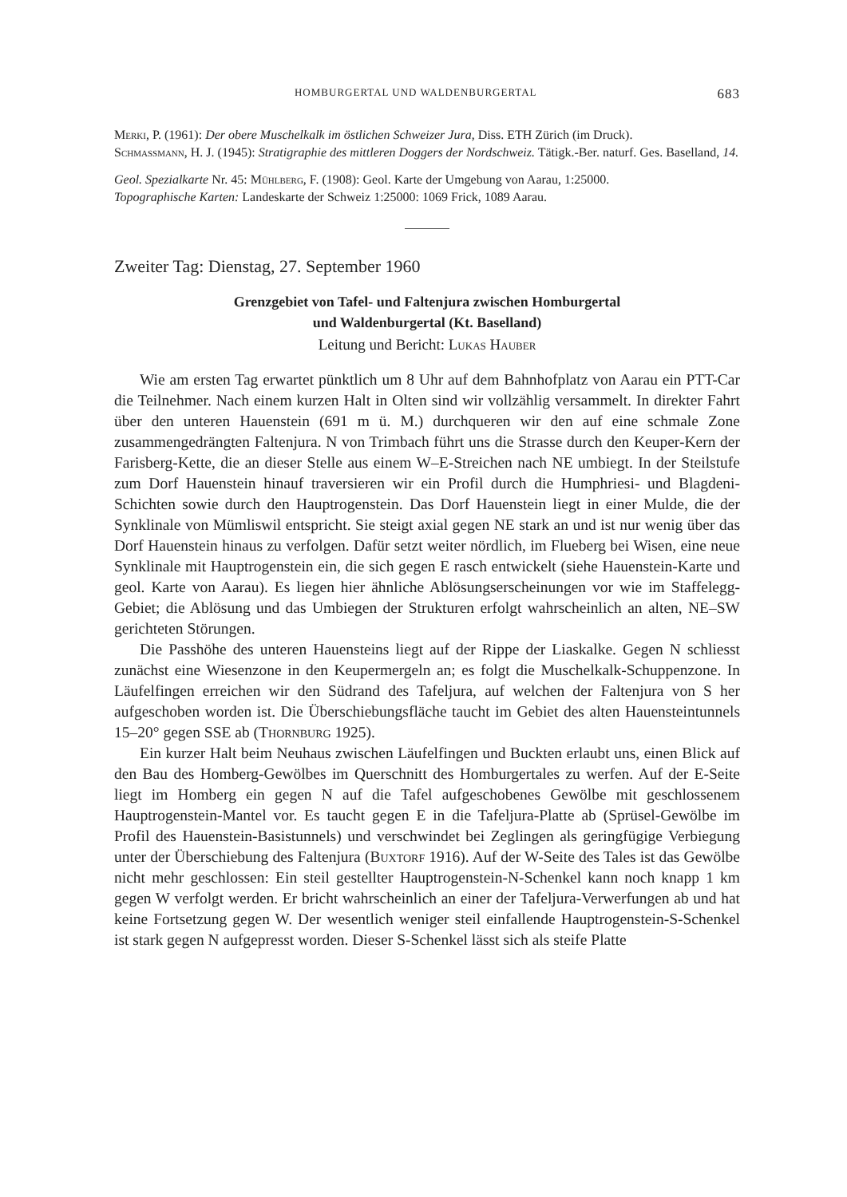HOMBURGERTAL UND WALDENBURGERTAL 683
Merki, P. (1961): Der obere Muschelkalk im östlichen Schweizer Jura, Diss. ETH Zürich (im Druck).
Schmassmann, H. J. (1945): Stratigraphie des mittleren Doggers der Nordschweiz. Tätigk.-Ber. naturf. Ges. Baselland, 14.
Geol. Spezialkarte Nr. 45: Mühlberg, F. (1908): Geol. Karte der Umgebung von Aarau, 1:25000.
Topographische Karten: Landeskarte der Schweiz 1:25000: 1069 Frick, 1089 Aarau.
Zweiter Tag: Dienstag, 27. September 1960
Grenzgebiet von Tafel- und Faltenjura zwischen Homburgertal
und Waldenburgertal (Kt. Baselland)
Leitung und Bericht: Lukas Hauber
Wie am ersten Tag erwartet pünktlich um 8 Uhr auf dem Bahnhofplatz von Aarau ein PTT-Car die Teilnehmer. Nach einem kurzen Halt in Olten sind wir vollzählig versammelt. In direkter Fahrt über den unteren Hauenstein (691 m ü. M.) durchqueren wir den auf eine schmale Zone zusammengedrängten Faltenjura. N von Trimbach führt uns die Strasse durch den Keuper-Kern der Farisberg-Kette, die an dieser Stelle aus einem W–E-Streichen nach NE umbiegt. In der Steilstufe zum Dorf Hauenstein hinauf traversieren wir ein Profil durch die Humphriesi- und Blagdeni-Schichten sowie durch den Hauptrogenstein. Das Dorf Hauenstein liegt in einer Mulde, die der Synklinale von Mümliswil entspricht. Sie steigt axial gegen NE stark an und ist nur wenig über das Dorf Hauenstein hinaus zu verfolgen. Dafür setzt weiter nördlich, im Flueberg bei Wisen, eine neue Synklinale mit Hauptrogenstein ein, die sich gegen E rasch entwickelt (siehe Hauenstein-Karte und geol. Karte von Aarau). Es liegen hier ähnliche Ablösungserscheinungen vor wie im Staffelegg-Gebiet; die Ablösung und das Umbiegen der Strukturen erfolgt wahrscheinlich an alten, NE–SW gerichteten Störungen.
Die Passhöhe des unteren Hauensteins liegt auf der Rippe der Liaskalke. Gegen N schliesst zunächst eine Wiesenzone in den Keupermergeln an; es folgt die Muschelkalk-Schuppenzone. In Läufelfingen erreichen wir den Südrand des Tafeljura, auf welchen der Faltenjura von S her aufgeschoben worden ist. Die Überschiebungsfläche taucht im Gebiet des alten Hauensteintunnels 15–20° gegen SSE ab (Thornburg 1925).
Ein kurzer Halt beim Neuhaus zwischen Läufelfingen und Buckten erlaubt uns, einen Blick auf den Bau des Homberg-Gewölbes im Querschnitt des Homburgertales zu werfen. Auf der E-Seite liegt im Homberg ein gegen N auf die Tafel aufgeschobenes Gewölbe mit geschlossenem Hauptrogenstein-Mantel vor. Es taucht gegen E in die Tafeljura-Platte ab (Sprüsel-Gewölbe im Profil des Hauenstein-Basistunnels) und verschwindet bei Zeglingen als geringfügige Verbiegung unter der Überschiebung des Faltenjura (Buxtorf 1916). Auf der W-Seite des Tales ist das Gewölbe nicht mehr geschlossen: Ein steil gestellter Hauptrogenstein-N-Schenkel kann noch knapp 1 km gegen W verfolgt werden. Er bricht wahrscheinlich an einer der Tafeljura-Verwerfungen ab und hat keine Fortsetzung gegen W. Der wesentlich weniger steil einfallende Hauptrogenstein-S-Schenkel ist stark gegen N aufgepresst worden. Dieser S-Schenkel lässt sich als steife Platte